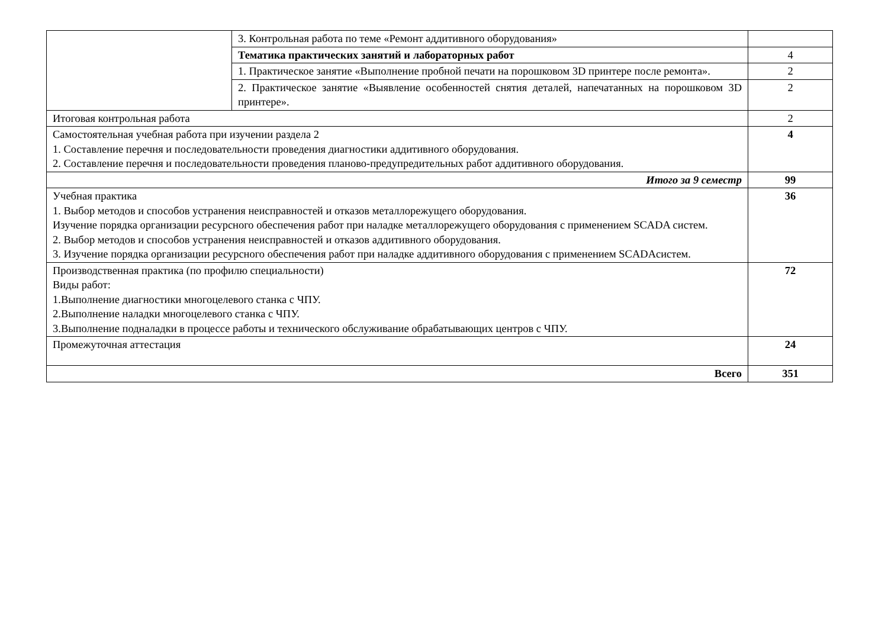| | 3. Контрольная работа по теме «Ремонт аддитивного оборудования» | |
| | Тематика практических занятий и лабораторных работ | 4 |
| | 1. Практическое занятие «Выполнение пробной печати на порошковом 3D принтере после ремонта». | 2 |
| | 2. Практическое занятие «Выявление особенностей снятия деталей, напечатанных на порошковом 3D принтере». | 2 |
| Итоговая контрольная работа | | 2 |
| Самостоятельная учебная работа при изучении раздела 2 1. Составление перечня и последовательности проведения диагностики аддитивного оборудования. 2. Составление перечня и последовательности проведения планово-предупредительных работ аддитивного оборудования. | | 4 |
| Итого за 9 семестр | | 99 |
| Учебная практика 1. Выбор методов и способов устранения неисправностей и отказов металлорежущего оборудования. Изучение порядка организации ресурсного обеспечения работ при наладке металлорежущего оборудования с применением SCADA систем. 2. Выбор методов и способов устранения неисправностей и отказов аддитивного оборудования. 3. Изучение порядка организации ресурсного обеспечения работ при наладке аддитивного оборудования с применением SCADAсистем. | | 36 |
| Производственная практика (по профилю специальности) Виды работ: 1.Выполнение диагностики многоцелевого станка с ЧПУ. 2.Выполнение наладки многоцелевого станка с ЧПУ. 3.Выполнение подналадки в процессе работы и технического обслуживание обрабатывающих центров с ЧПУ. | | 72 |
| Промежуточная аттестация | | 24 |
| Всего | | 351 |